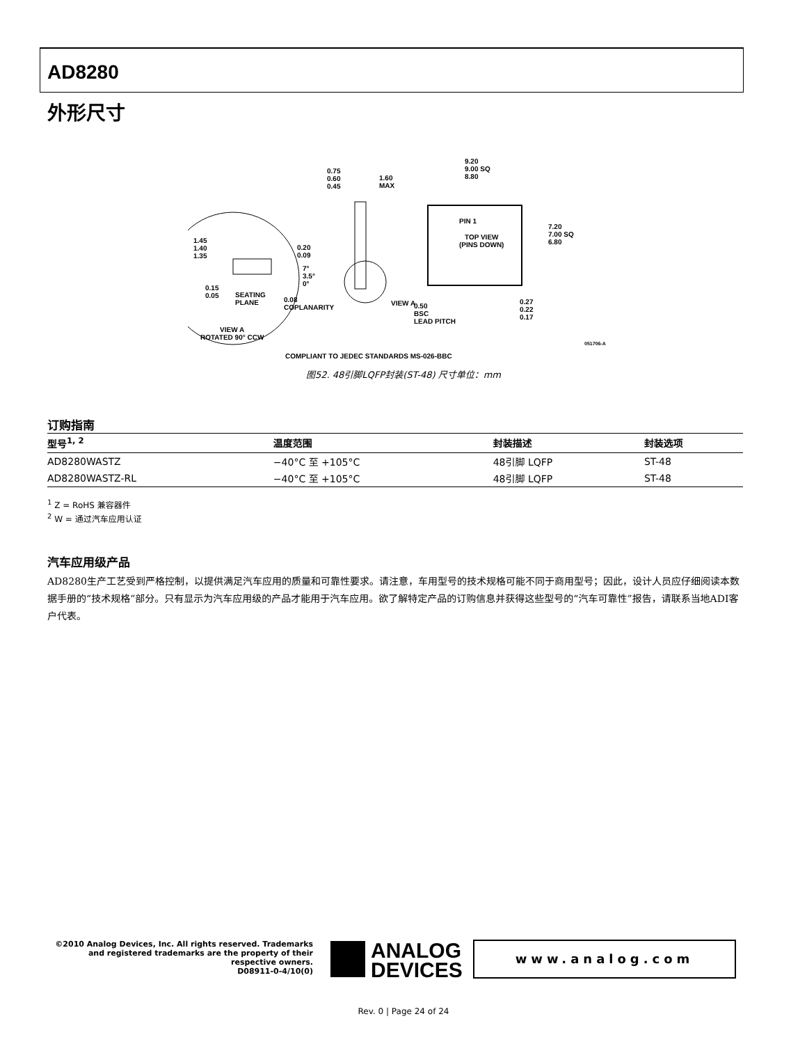AD8280
外形尺寸
0.75
0.60
0.45
1.60
MAX
9.20
9.00 SQ
8.80
7.20
7.00 SQ
6.80
TOP VIEW
(PINS DOWN)
PIN 1
1.45
1.40
1.35
0.20
0.09
7°
3.5°
0°
0.15
0.05
SEATING
PLANE
0.08
COPLANARITY
VIEW A
0.50
BSC
LEAD PITCH
0.27
0.22
0.17
VIEW A
ROTATED 90° CCW
COMPLIANT TO JEDEC STANDARDS MS-026-BBC
051706-A
图52. 48引脚LQFP封装(ST-48) 尺寸单位：mm
订购指南
| 型号<sup>1, 2</sup> | 温度范围 | 封装描述 | 封装选项 |
| --- | --- | --- | --- |
| AD8280WASTZ | −40°C 至 +105°C | 48引脚 LQFP | ST-48 |
| AD8280WASTZ-RL | −40°C 至 +105°C | 48引脚 LQFP | ST-48 |
<sup>1</sup> Z = RoHS 兼容器件
<sup>2</sup> W = 通过汽车应用认证
汽车应用级产品
AD8280生产工艺受到严格控制，以提供满足汽车应用的质量和可靠性要求。请注意，车用型号的技术规格可能不同于商用型号；因此，设计人员应仔细阅读本数据手册的“技术规格”部分。只有显示为汽车应用级的产品才能用于汽车应用。欲了解特定产品的订购信息并获得这些型号的“汽车可靠性”报告，请联系当地ADI客户代表。
©2010 Analog Devices, Inc. All rights reserved. Trademarks and registered trademarks are the property of their respective owners.
D08911-0-4/10(0)
ANALOG
DEVICES
www.analog.com
Rev. 0 | Page 24 of 24